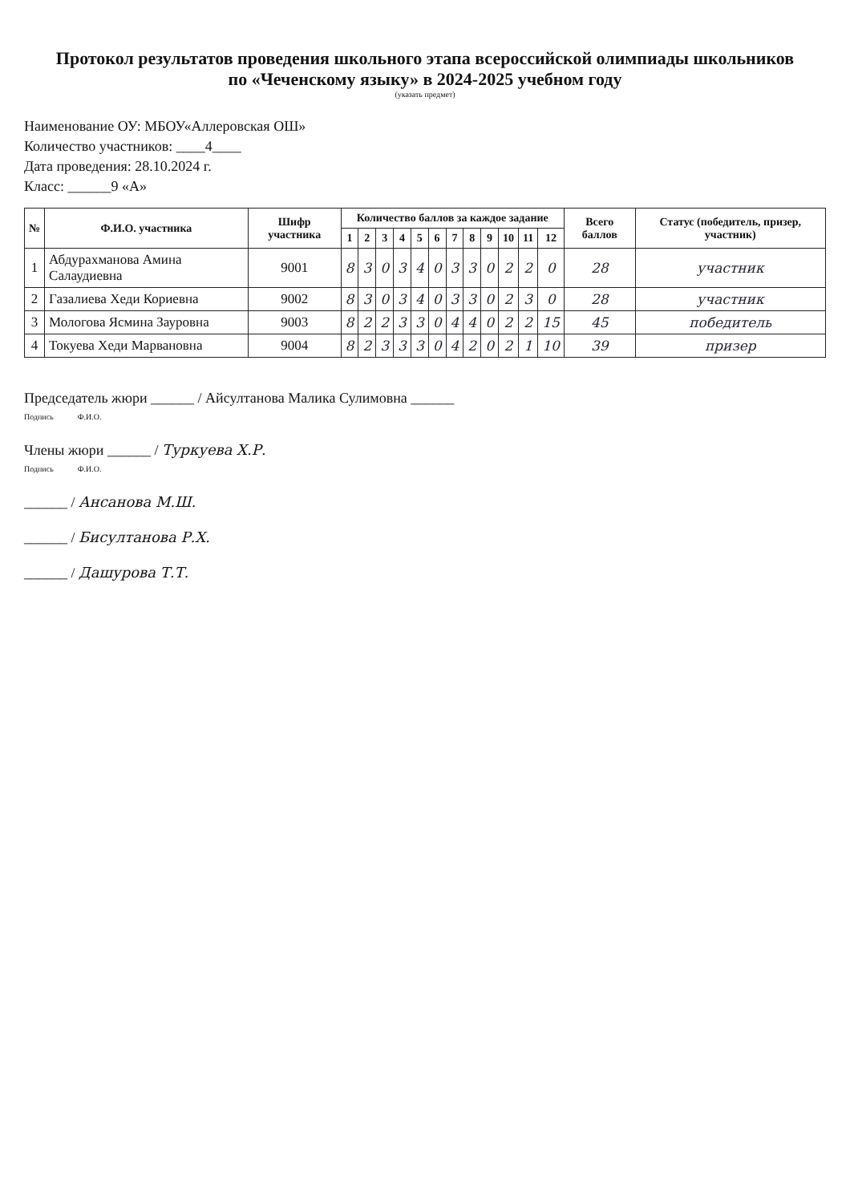Протокол результатов проведения школьного этапа всероссийской олимпиады школьников
по «Чеченскому языку» в 2024-2025 учебном году
(указать предмет)
Наименование ОУ: МБОУ«Аллеровская ОШ»
Количество участников: ____4____
Дата проведения: 28.10.2024 г.
Класс: ______9 «А»
| № | Ф.И.О. участника | Шифр участника | Количество баллов за каждое задание | | | | | | | | | | | | Всего баллов | Статус (победитель, призер, участник) |
| --- | --- | --- | --- | --- | --- | --- | --- | --- | --- | --- | --- | --- | --- | --- | --- | --- |
| | | | 1 | 2 | 3 | 4 | 5 | 6 | 7 | 8 | 9 | 10 | 11 | 12 | | |
| 1 | Абдурахманова Амина Салаудиевна | 9001 | 8 | 3 | 0 | 3 | 4 | 0 | 3 | 3 | 0 | 2 | 2 | 0 | 28 | участник |
| 2 | Газалиева Хеди Кориевна | 9002 | 8 | 3 | 0 | 3 | 4 | 0 | 3 | 3 | 0 | 2 | 3 | 0 | 28 | участник |
| 3 | Мологова Ясмина Зауровна | 9003 | 8 | 2 | 2 | 3 | 3 | 0 | 4 | 4 | 0 | 2 | 2 | 15 | 45 | победитель |
| 4 | Токуева Хеди Марвановна | 9004 | 8 | 2 | 3 | 3 | 3 | 0 | 4 | 2 | 0 | 2 | 1 | 10 | 39 | призер |
Председатель жюри ______ / Айсултанова Малика Сулимовна ______
Подпись Ф.И.О.
Члены жюри ______ / Туркуева Х.Р.
Подпись Ф.И.О.
______ / Ансанова М.Ш.
______ / Бисултанова Р.Х.
______ / Дашурова Т.Т.